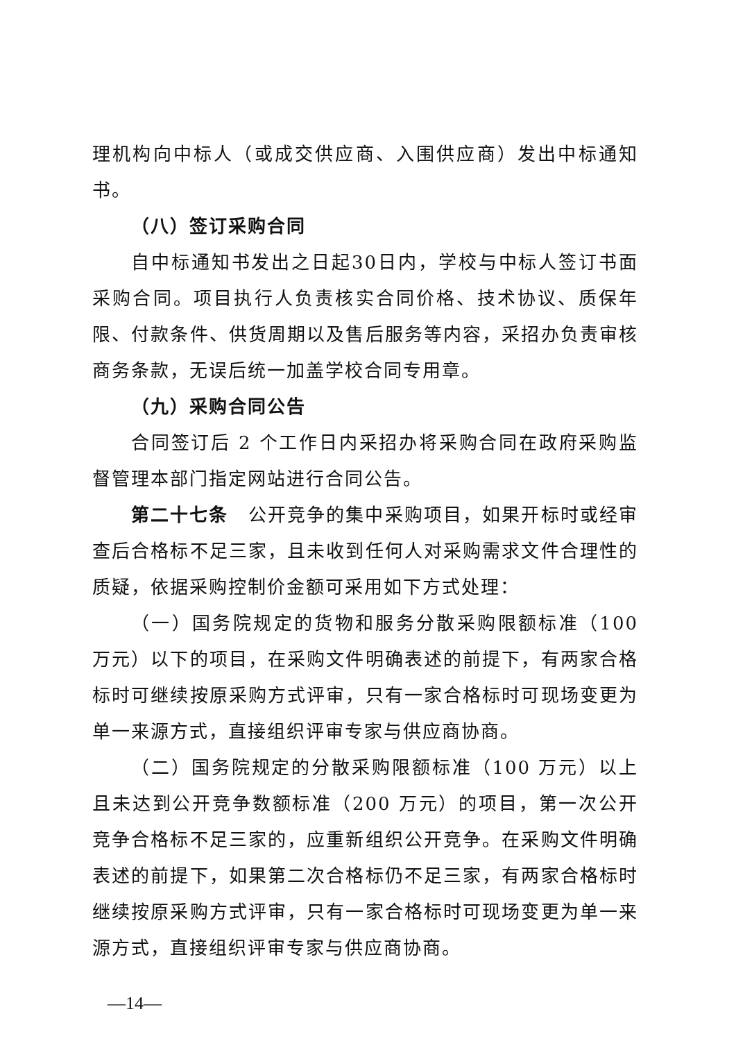理机构向中标人（或成交供应商、入围供应商）发出中标通知书。
（八）签订采购合同
自中标通知书发出之日起30日内，学校与中标人签订书面采购合同。项目执行人负责核实合同价格、技术协议、质保年限、付款条件、供货周期以及售后服务等内容，采招办负责审核商务条款，无误后统一加盖学校合同专用章。
（九）采购合同公告
合同签订后 2 个工作日内采招办将采购合同在政府采购监督管理本部门指定网站进行合同公告。
第二十七条　公开竞争的集中采购项目，如果开标时或经审查后合格标不足三家，且未收到任何人对采购需求文件合理性的质疑，依据采购控制价金额可采用如下方式处理：
（一）国务院规定的货物和服务分散采购限额标准（100 万元）以下的项目，在采购文件明确表述的前提下，有两家合格标时可继续按原采购方式评审，只有一家合格标时可现场变更为单一来源方式，直接组织评审专家与供应商协商。
（二）国务院规定的分散采购限额标准（100 万元）以上且未达到公开竞争数额标准（200 万元）的项目，第一次公开竞争合格标不足三家的，应重新组织公开竞争。在采购文件明确表述的前提下，如果第二次合格标仍不足三家，有两家合格标时继续按原采购方式评审，只有一家合格标时可现场变更为单一来源方式，直接组织评审专家与供应商协商。
—14—